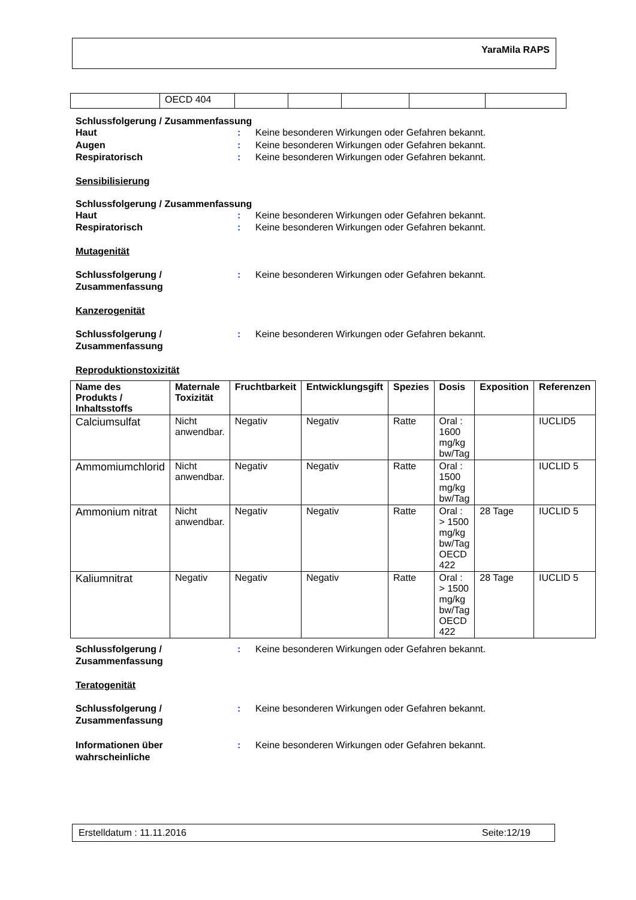YaraMila RAPS
| | OECD 404 | | | | | |
Schlussfolgerung / Zusammenfassung
Haut : Keine besonderen Wirkungen oder Gefahren bekannt.
Augen : Keine besonderen Wirkungen oder Gefahren bekannt.
Respiratorisch : Keine besonderen Wirkungen oder Gefahren bekannt.
Sensibilisierung
Schlussfolgerung / Zusammenfassung
Haut : Keine besonderen Wirkungen oder Gefahren bekannt.
Respiratorisch : Keine besonderen Wirkungen oder Gefahren bekannt.
Mutagenität
Schlussfolgerung /
Zusammenfassung
: Keine besonderen Wirkungen oder Gefahren bekannt.
Kanzerogenität
Schlussfolgerung /
Zusammenfassung
: Keine besonderen Wirkungen oder Gefahren bekannt.
Reproduktionstoxizität
| Name des Produkts / Inhaltsstoffs | Maternale Toxizität | Fruchtbarkeit | Entwicklungsgift | Spezies | Dosis | Exposition | Referenzen |
| --- | --- | --- | --- | --- | --- | --- | --- |
| Calciumsulfat | Nicht anwendbar. | Negativ | Negativ | Ratte | Oral : 1600 mg/kg bw/Tag | | IUCLID5 |
| Ammomiumchlorid | Nicht anwendbar. | Negativ | Negativ | Ratte | Oral : 1500 mg/kg bw/Tag | | IUCLID 5 |
| Ammonium nitrat | Nicht anwendbar. | Negativ | Negativ | Ratte | Oral : > 1500 mg/kg bw/Tag OECD 422 | 28 Tage | IUCLID 5 |
| Kaliumnitrat | Negativ | Negativ | Negativ | Ratte | Oral : > 1500 mg/kg bw/Tag OECD 422 | 28 Tage | IUCLID 5 |
Schlussfolgerung /
Zusammenfassung
: Keine besonderen Wirkungen oder Gefahren bekannt.
Teratogenität
Schlussfolgerung /
Zusammenfassung
: Keine besonderen Wirkungen oder Gefahren bekannt.
Informationen über
wahrscheinliche
: Keine besonderen Wirkungen oder Gefahren bekannt.
Erstelldatum : 11.11.2016 Seite:12/19